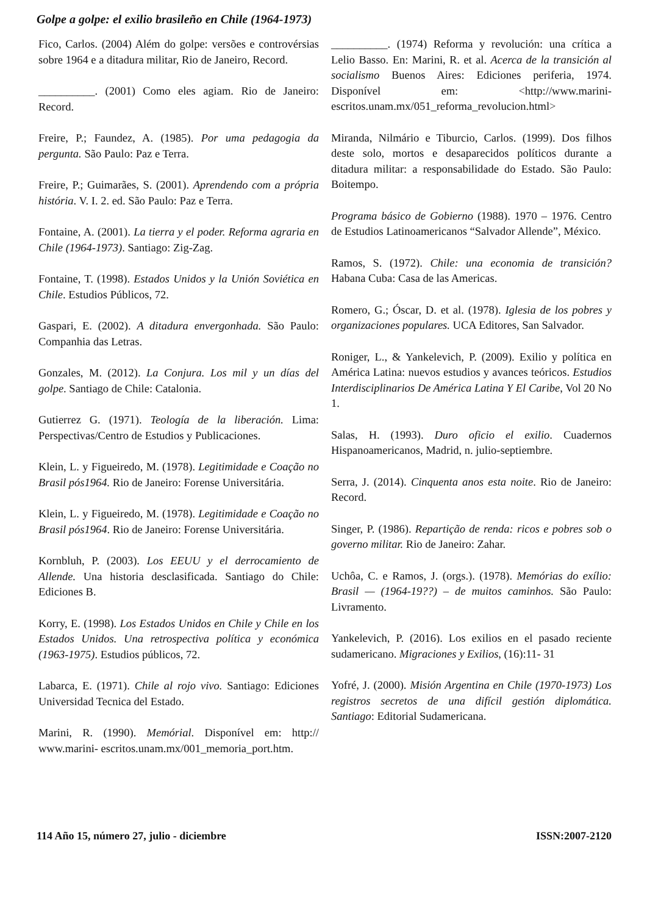Golpe a golpe: el exilio brasileño en Chile (1964-1973)
Fico, Carlos. (2004) Além do golpe: versões e controvérsias sobre 1964 e a ditadura militar, Rio de Janeiro, Record.
__________. (2001) Como eles agiam. Rio de Janeiro: Record.
Freire, P.; Faundez, A. (1985). Por uma pedagogia da pergunta. São Paulo: Paz e Terra.
Freire, P.; Guimarães, S. (2001). Aprendendo com a própria história. V. I. 2. ed. São Paulo: Paz e Terra.
Fontaine, A. (2001). La tierra y el poder. Reforma agraria en Chile (1964-1973). Santiago: Zig-Zag.
Fontaine, T. (1998). Estados Unidos y la Unión Soviética en Chile. Estudios Públicos, 72.
Gaspari, E. (2002). A ditadura envergonhada. São Paulo: Companhia das Letras.
Gonzales, M. (2012). La Conjura. Los mil y un días del golpe. Santiago de Chile: Catalonia.
Gutierrez G. (1971). Teología de la liberación. Lima: Perspectivas/Centro de Estudios y Publicaciones.
Klein, L. y Figueiredo, M. (1978). Legitimidade e Coação no Brasil pós1964. Rio de Janeiro: Forense Universitária.
Klein, L. y Figueiredo, M. (1978). Legitimidade e Coação no Brasil pós1964. Rio de Janeiro: Forense Universitária.
Kornbluh, P. (2003). Los EEUU y el derrocamiento de Allende. Una historia desclasificada. Santiago do Chile: Ediciones B.
Korry, E. (1998). Los Estados Unidos en Chile y Chile en los Estados Unidos. Una retrospectiva política y económica (1963-1975). Estudios públicos, 72.
Labarca, E. (1971). Chile al rojo vivo. Santiago: Ediciones Universidad Tecnica del Estado.
Marini, R. (1990). Memórial. Disponível em: http:// www.marini- escritos.unam.mx/001_memoria_port.htm.
__________. (1974) Reforma y revolución: una crítica a Lelio Basso. En: Marini, R. et al. Acerca de la transición al socialismo Buenos Aires: Ediciones periferia, 1974. Disponível em: <http://www.marini-escritos.unam.mx/051_reforma_revolucion.html>
Miranda, Nilmário e Tiburcio, Carlos. (1999). Dos filhos deste solo, mortos e desaparecidos políticos durante a ditadura militar: a responsabilidade do Estado. São Paulo: Boitempo.
Programa básico de Gobierno (1988). 1970 – 1976. Centro de Estudios Latinoamericanos “Salvador Allende”, México.
Ramos, S. (1972). Chile: una economia de transición? Habana Cuba: Casa de las Americas.
Romero, G.; Óscar, D. et al. (1978). Iglesia de los pobres y organizaciones populares. UCA Editores, San Salvador.
Roniger, L., & Yankelevich, P. (2009). Exilio y política en América Latina: nuevos estudios y avances teóricos. Estudios Interdisciplinarios De América Latina Y El Caribe, Vol 20 No 1.
Salas, H. (1993). Duro oficio el exilio. Cuadernos Hispanoamericanos, Madrid, n. julio-septiembre.
Serra, J. (2014). Cinquenta anos esta noite. Rio de Janeiro: Record.
Singer, P. (1986). Repartição de renda: ricos e pobres sob o governo militar. Rio de Janeiro: Zahar.
Uchôa, C. e Ramos, J. (orgs.). (1978). Memórias do exílio: Brasil — (1964-19??) – de muitos caminhos. São Paulo: Livramento.
Yankelevich, P. (2016). Los exilios en el pasado reciente sudamericano. Migraciones y Exilios, (16):11- 31
Yofré, J. (2000). Misión Argentina en Chile (1970-1973) Los registros secretos de una difícil gestión diplomática. Santiago: Editorial Sudamericana.
114 Año 15, número 27, julio - diciembre ISSN:2007-2120